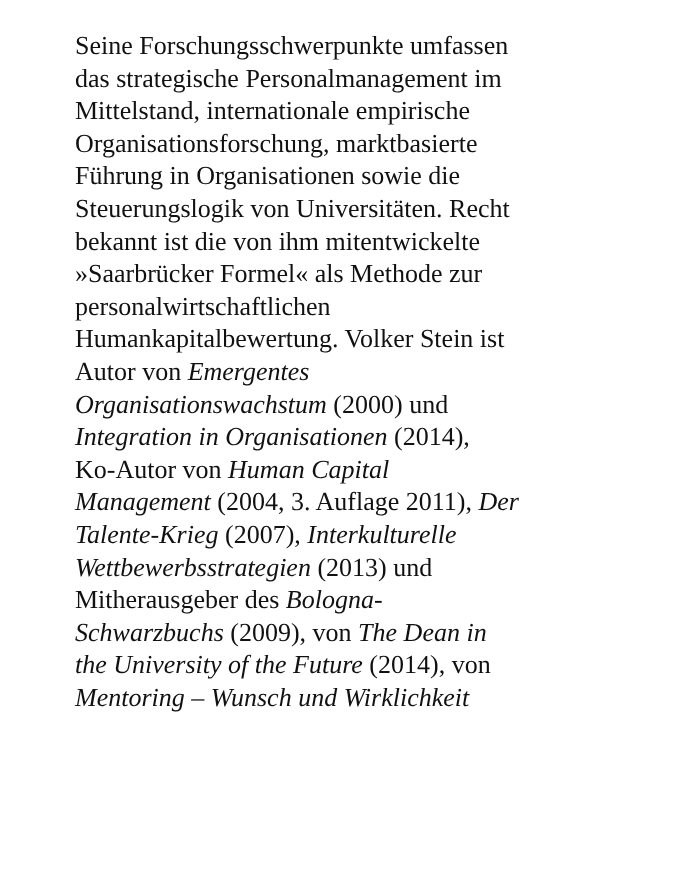Seine Forschungsschwerpunkte umfassen
das strategische Personalmanagement im
Mittelstand, internationale empirische
Organisationsforschung, marktbasierte
Führung in Organisationen sowie die
Steuerungslogik von Universitäten. Recht
bekannt ist die von ihm mitentwickelte
»Saarbrücker Formel« als Methode zur
personalwirtschaftlichen
Humankapitalbewertung. Volker Stein ist
Autor von Emergentes
Organisationswachstum (2000) und
Integration in Organisationen (2014),
Ko-Autor von Human Capital
Management (2004, 3. Auflage 2011), Der
Talente-Krieg (2007), Interkulturelle
Wettbewerbsstrategien (2013) und
Mitherausgeber des Bologna-
Schwarzbuchs (2009), von The Dean in
the University of the Future (2014), von
Mentoring – Wunsch und Wirklichkeit